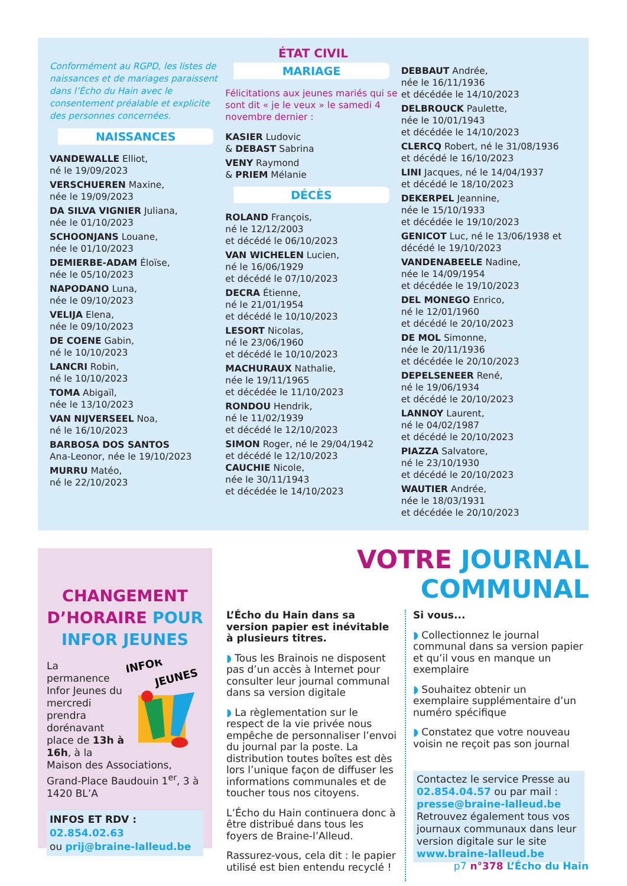ÉTAT CIVIL
Conformément au RGPD, les listes de naissances et de mariages paraissent dans l’Écho du Hain avec le consentement préalable et explicite des personnes concernées.
NAISSANCES
VANDEWALLE Elliot,
né le 19/09/2023
VERSCHUEREN Maxine,
née le 19/09/2023
DA SILVA VIGNIER Juliana,
née le 01/10/2023
SCHOONJANS Louane,
née le 01/10/2023
DEMIERBE-ADAM Éloïse,
née le 05/10/2023
NAPODANO Luna,
née le 09/10/2023
VELIJA Elena,
née le 09/10/2023
DE COENE Gabin,
né le 10/10/2023
LANCRI Robin,
né le 10/10/2023
TOMA Abigaïl,
née le 13/10/2023
VAN NIJVERSEEL Noa,
né le 16/10/2023
BARBOSA DOS SANTOS
Ana-Leonor, née le 19/10/2023
MURRU Matéo,
né le 22/10/2023
MARIAGE
Félicitations aux jeunes mariés qui se sont dit « je le veux » le samedi 4 novembre dernier :
KASIER Ludovic
& DEBAST Sabrina
VENY Raymond
& PRIEM Mélanie
DÉCÈS
ROLAND François,
né le 12/12/2003
et décédé le 06/10/2023
VAN WICHELEN Lucien,
né le 16/06/1929
et décédé le 07/10/2023
DECRA Étienne,
né le 21/01/1954
et décédé le 10/10/2023
LESORT Nicolas,
né le 23/06/1960
et décédé le 10/10/2023
MACHURAUX Nathalie,
née le 19/11/1965
et décédée le 11/10/2023
RONDOU Hendrik,
né le 11/02/1939
et décédé le 12/10/2023
SIMON Roger, né le 29/04/1942
et décédé le 12/10/2023
CAUCHIE Nicole,
née le 30/11/1943
et décédée le 14/10/2023
DEBBAUT Andrée,
née le 16/11/1936
et décédée le 14/10/2023
DELBROUCK Paulette,
née le 10/01/1943
et décédée le 14/10/2023
CLERCQ Robert, né le 31/08/1936
et décédé le 16/10/2023
LINI Jacques, né le 14/04/1937
et décédé le 18/10/2023
DEKERPEL Jeannine,
née le 15/10/1933
et décédée le 19/10/2023
GENICOT Luc, né le 13/06/1938 et décédé le 19/10/2023
VANDENABEELE Nadine,
née le 14/09/1954
et décédée le 19/10/2023
DEL MONEGO Enrico,
né le 12/01/1960
et décédé le 20/10/2023
DE MOL Simonne,
née le 20/11/1936
et décédée le 20/10/2023
DEPELSENEER René,
né le 19/06/1934
et décédé le 20/10/2023
LANNOY Laurent,
né le 04/02/1987
et décédé le 20/10/2023
PIAZZA Salvatore,
né le 23/10/1930
et décédé le 20/10/2023
WAUTIER Andrée,
née le 18/03/1931
et décédée le 20/10/2023
CHANGEMENT D’HORAIRE POUR INFOR JEUNES
INFOR
JEUNES
La permanence Infor Jeunes du mercredi prendra dorénavant place de 13h à 16h, à la Maison des Associations, Grand-Place Baudouin 1<sup>er</sup>, 3 à 1420 BL’A
INFOS ET RDV : 02.854.02.63
ou prij@braine-lalleud.be
VOTRE JOURNAL COMMUNAL
L’Écho du Hain dans sa version papier est inévitable à plusieurs titres.
◗ Tous les Brainois ne disposent pas d’un accès à Internet pour consulter leur journal communal dans sa version digitale
◗ La règlementation sur le respect de la vie privée nous empêche de personnaliser l’envoi du journal par la poste. La distribution toutes boîtes est dès lors l’unique façon de diffuser les informations communales et de toucher tous nos citoyens.
L’Écho du Hain continuera donc à être distribué dans tous les foyers de Braine-l’Alleud.
Rassurez-vous, cela dit : le papier utilisé est bien entendu recyclé !
Si vous...
◗ Collectionnez le journal communal dans sa version papier et qu’il vous en manque un exemplaire
◗ Souhaitez obtenir un exemplaire supplémentaire d’un numéro spécifique
◗ Constatez que votre nouveau voisin ne reçoit pas son journal
Contactez le service Presse au 02.854.04.57 ou par mail : presse@braine-lalleud.be Retrouvez également tous vos journaux communaux dans leur version digitale sur le site www.braine-lalleud.be
p7 n°378 L’Écho du Hain